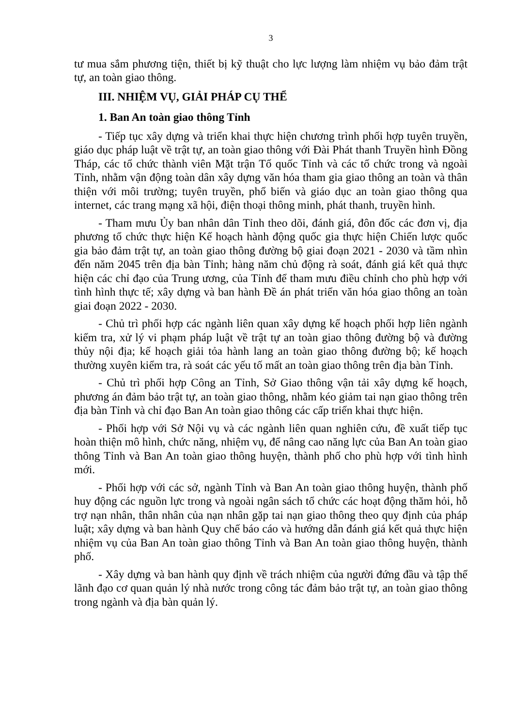3
tư mua sắm phương tiện, thiết bị kỹ thuật cho lực lượng làm nhiệm vụ bảo đảm trật tự, an toàn giao thông.
III. NHIỆM VỤ, GIẢI PHÁP CỤ THỂ
1. Ban An toàn giao thông Tỉnh
- Tiếp tục xây dựng và triển khai thực hiện chương trình phối hợp tuyên truyền, giáo dục pháp luật về trật tự, an toàn giao thông với Đài Phát thanh Truyền hình Đồng Tháp, các tổ chức thành viên Mặt trận Tổ quốc Tỉnh và các tổ chức trong và ngoài Tỉnh, nhằm vận động toàn dân xây dựng văn hóa tham gia giao thông an toàn và thân thiện với môi trường; tuyên truyền, phổ biến và giáo dục an toàn giao thông qua internet, các trang mạng xã hội, điện thoại thông minh, phát thanh, truyền hình.
- Tham mưu Ủy ban nhân dân Tỉnh theo dõi, đánh giá, đôn đốc các đơn vị, địa phương tổ chức thực hiện Kế hoạch hành động quốc gia thực hiện Chiến lược quốc gia bảo đảm trật tự, an toàn giao thông đường bộ giai đoạn 2021 - 2030 và tầm nhìn đến năm 2045 trên địa bàn Tỉnh; hàng năm chủ động rà soát, đánh giá kết quả thực hiện các chỉ đạo của Trung ương, của Tỉnh để tham mưu điều chỉnh cho phù hợp với tình hình thực tế; xây dựng và ban hành Đề án phát triển văn hóa giao thông an toàn giai đoạn 2022 - 2030.
- Chủ trì phối hợp các ngành liên quan xây dựng kế hoạch phối hợp liên ngành kiểm tra, xử lý vi phạm pháp luật về trật tự an toàn giao thông đường bộ và đường thủy nội địa; kế hoạch giải tỏa hành lang an toàn giao thông đường bộ; kế hoạch thường xuyên kiểm tra, rà soát các yếu tố mất an toàn giao thông trên địa bàn Tỉnh.
- Chủ trì phối hợp Công an Tỉnh, Sở Giao thông vận tải xây dựng kế hoạch, phương án đảm bảo trật tự, an toàn giao thông, nhằm kéo giảm tai nạn giao thông trên địa bàn Tỉnh và chỉ đạo Ban An toàn giao thông các cấp triển khai thực hiện.
- Phối hợp với Sở Nội vụ và các ngành liên quan nghiên cứu, đề xuất tiếp tục hoàn thiện mô hình, chức năng, nhiệm vụ, để nâng cao năng lực của Ban An toàn giao thông Tỉnh và Ban An toàn giao thông huyện, thành phố cho phù hợp với tình hình mới.
- Phối hợp với các sở, ngành Tỉnh và Ban An toàn giao thông huyện, thành phố huy động các nguồn lực trong và ngoài ngân sách tổ chức các hoạt động thăm hỏi, hỗ trợ nạn nhân, thân nhân của nạn nhân gặp tai nạn giao thông theo quy định của pháp luật; xây dựng và ban hành Quy chế báo cáo và hướng dẫn đánh giá kết quả thực hiện nhiệm vụ của Ban An toàn giao thông Tỉnh và Ban An toàn giao thông huyện, thành phố.
- Xây dựng và ban hành quy định về trách nhiệm của người đứng đầu và tập thể lãnh đạo cơ quan quản lý nhà nước trong công tác đảm bảo trật tự, an toàn giao thông trong ngành và địa bàn quản lý.